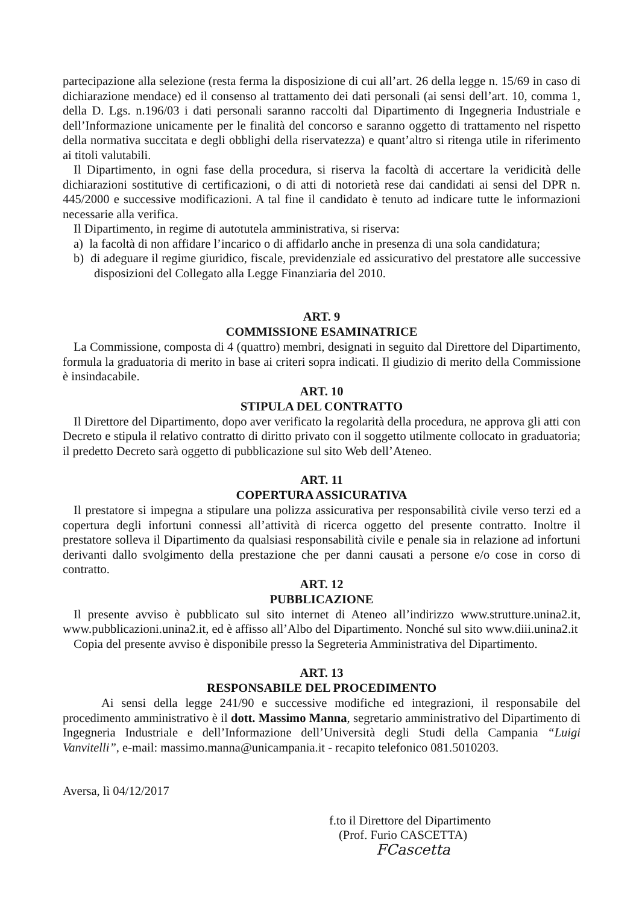partecipazione alla selezione (resta ferma la disposizione di cui all’art. 26 della legge n. 15/69 in caso di dichiarazione mendace) ed il consenso al trattamento dei dati personali (ai sensi dell’art. 10, comma 1, della D. Lgs. n.196/03 i dati personali saranno raccolti dal Dipartimento di Ingegneria Industriale e dell’Informazione unicamente per le finalità del concorso e saranno oggetto di trattamento nel rispetto della normativa succitata e degli obblighi della riservatezza) e quant’altro si ritenga utile in riferimento ai titoli valutabili.
Il Dipartimento, in ogni fase della procedura, si riserva la facoltà di accertare la veridicità delle dichiarazioni sostitutive di certificazioni, o di atti di notorietà rese dai candidati ai sensi del DPR n. 445/2000 e successive modificazioni. A tal fine il candidato è tenuto ad indicare tutte le informazioni necessarie alla verifica.
Il Dipartimento, in regime di autotutela amministrativa, si riserva:
a) la facoltà di non affidare l’incarico o di affidarlo anche in presenza di una sola candidatura;
b) di adeguare il regime giuridico, fiscale, previdenziale ed assicurativo del prestatore alle successive disposizioni del Collegato alla Legge Finanziaria del 2010.
ART. 9
COMMISSIONE ESAMINATRICE
La Commissione, composta di 4 (quattro) membri, designati in seguito dal Direttore del Dipartimento, formula la graduatoria di merito in base ai criteri sopra indicati. Il giudizio di merito della Commissione è insindacabile.
ART. 10
STIPULA DEL CONTRATTO
Il Direttore del Dipartimento, dopo aver verificato la regolarità della procedura, ne approva gli atti con Decreto e stipula il relativo contratto di diritto privato con il soggetto utilmente collocato in graduatoria; il predetto Decreto sarà oggetto di pubblicazione sul sito Web dell’Ateneo.
ART. 11
COPERTURA ASSICURATIVA
Il prestatore si impegna a stipulare una polizza assicurativa per responsabilità civile verso terzi ed a copertura degli infortuni connessi all’attività di ricerca oggetto del presente contratto. Inoltre il prestatore solleva il Dipartimento da qualsiasi responsabilità civile e penale sia in relazione ad infortuni derivanti dallo svolgimento della prestazione che per danni causati a persone e/o cose in corso di contratto.
ART. 12
PUBBLICAZIONE
Il presente avviso è pubblicato sul sito internet di Ateneo all’indirizzo www.strutture.unina2.it, www.pubblicazioni.unina2.it, ed è affisso all’Albo del Dipartimento. Nonché sul sito www.diii.unina2.it
Copia del presente avviso è disponibile presso la Segreteria Amministrativa del Dipartimento.
ART. 13
RESPONSABILE DEL PROCEDIMENTO
Ai sensi della legge 241/90 e successive modifiche ed integrazioni, il responsabile del procedimento amministrativo è il dott. Massimo Manna, segretario amministrativo del Dipartimento di Ingegneria Industriale e dell’Informazione dell’Università degli Studi della Campania “Luigi Vanvitelli”, e-mail: massimo.manna@unicampania.it - recapito telefonico 081.5010203.
Aversa, lì 04/12/2017
f.to il Direttore del Dipartimento
(Prof. Furio CASCETTA)
FCascetta